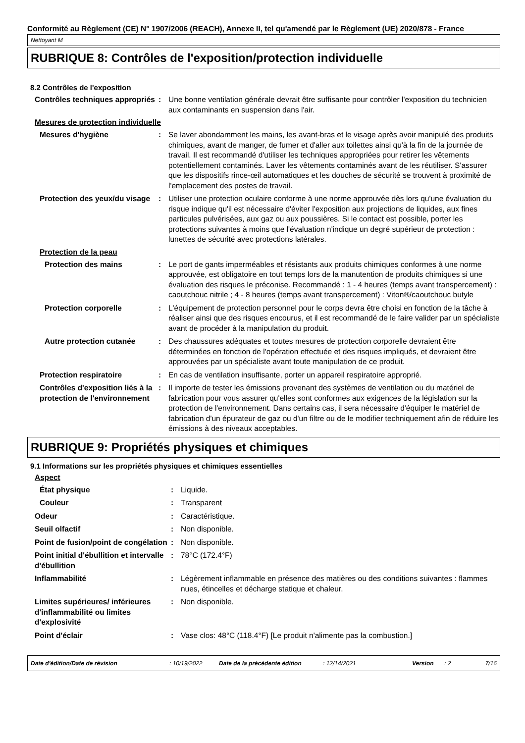Conformité au Règlement (CE) N° 1907/2006 (REACH), Annexe II, tel qu'amendé par le Règlement (UE) 2020/878 - France
Nettoyant M
RUBRIQUE 8: Contrôles de l'exposition/protection individuelle
8.2 Contrôles de l'exposition
Contrôles techniques appropriés
: Une bonne ventilation générale devrait être suffisante pour contrôler l'exposition du technicien aux contaminants en suspension dans l'air.
Mesures de protection individuelle
Mesures d'hygiène : Se laver abondamment les mains, les avant-bras et le visage après avoir manipulé des produits chimiques, avant de manger, de fumer et d'aller aux toilettes ainsi qu'à la fin de la journée de travail. Il est recommandé d'utiliser les techniques appropriées pour retirer les vêtements potentiellement contaminés. Laver les vêtements contaminés avant de les réutiliser. S'assurer que les dispositifs rince-œil automatiques et les douches de sécurité se trouvent à proximité de l'emplacement des postes de travail.
Protection des yeux/du visage
: Utiliser une protection oculaire conforme à une norme approuvée dès lors qu'une évaluation du risque indique qu'il est nécessaire d'éviter l'exposition aux projections de liquides, aux fines particules pulvérisées, aux gaz ou aux poussières. Si le contact est possible, porter les protections suivantes à moins que l'évaluation n'indique un degré supérieur de protection : lunettes de sécurité avec protections latérales.
Protection de la peau
Protection des mains : Le port de gants imperméables et résistants aux produits chimiques conformes à une norme approuvée, est obligatoire en tout temps lors de la manutention de produits chimiques si une évaluation des risques le préconise. Recommandé : 1 - 4 heures (temps avant transpercement) : caoutchouc nitrile ; 4 - 8 heures (temps avant transpercement) : Viton®/caoutchouc butyle
Protection corporelle : L'équipement de protection personnel pour le corps devra être choisi en fonction de la tâche à réaliser ainsi que des risques encourus, et il est recommandé de le faire valider par un spécialiste avant de procéder à la manipulation du produit.
Autre protection cutanée : Des chaussures adéquates et toutes mesures de protection corporelle devraient être déterminées en fonction de l'opération effectuée et des risques impliqués, et devraient être approuvées par un spécialiste avant toute manipulation de ce produit.
Protection respiratoire : En cas de ventilation insuffisante, porter un appareil respiratoire approprié.
Contrôles d'exposition liés à la protection de l'environnement
: Il importe de tester les émissions provenant des systèmes de ventilation ou du matériel de fabrication pour vous assurer qu'elles sont conformes aux exigences de la législation sur la protection de l'environnement. Dans certains cas, il sera nécessaire d'équiper le matériel de fabrication d'un épurateur de gaz ou d'un filtre ou de le modifier techniquement afin de réduire les émissions à des niveaux acceptables.
RUBRIQUE 9: Propriétés physiques et chimiques
9.1 Informations sur les propriétés physiques et chimiques essentielles
Aspect
État physique : Liquide.
Couleur : Transparent
Odeur : Caractéristique.
Seuil olfactif : Non disponible.
Point de fusion/point de congélation
: Non disponible.
Point initial d'ébullition et intervalle d'ébullition
: 78°C (172.4°F)
Inflammabilité : Légèrement inflammable en présence des matières ou des conditions suivantes : flammes nues, étincelles et décharge statique et chaleur.
Limites supérieures/ inférieures d'inflammabilité ou limites d'explosivité
: Non disponible.
Point d'éclair : Vase clos: 48°C (118.4°F) [Le produit n'alimente pas la combustion.]
Date d'édition/Date de révision: 10/19/2022 Date de la précédente édition: 12/14/2021 Version: 2 7/16